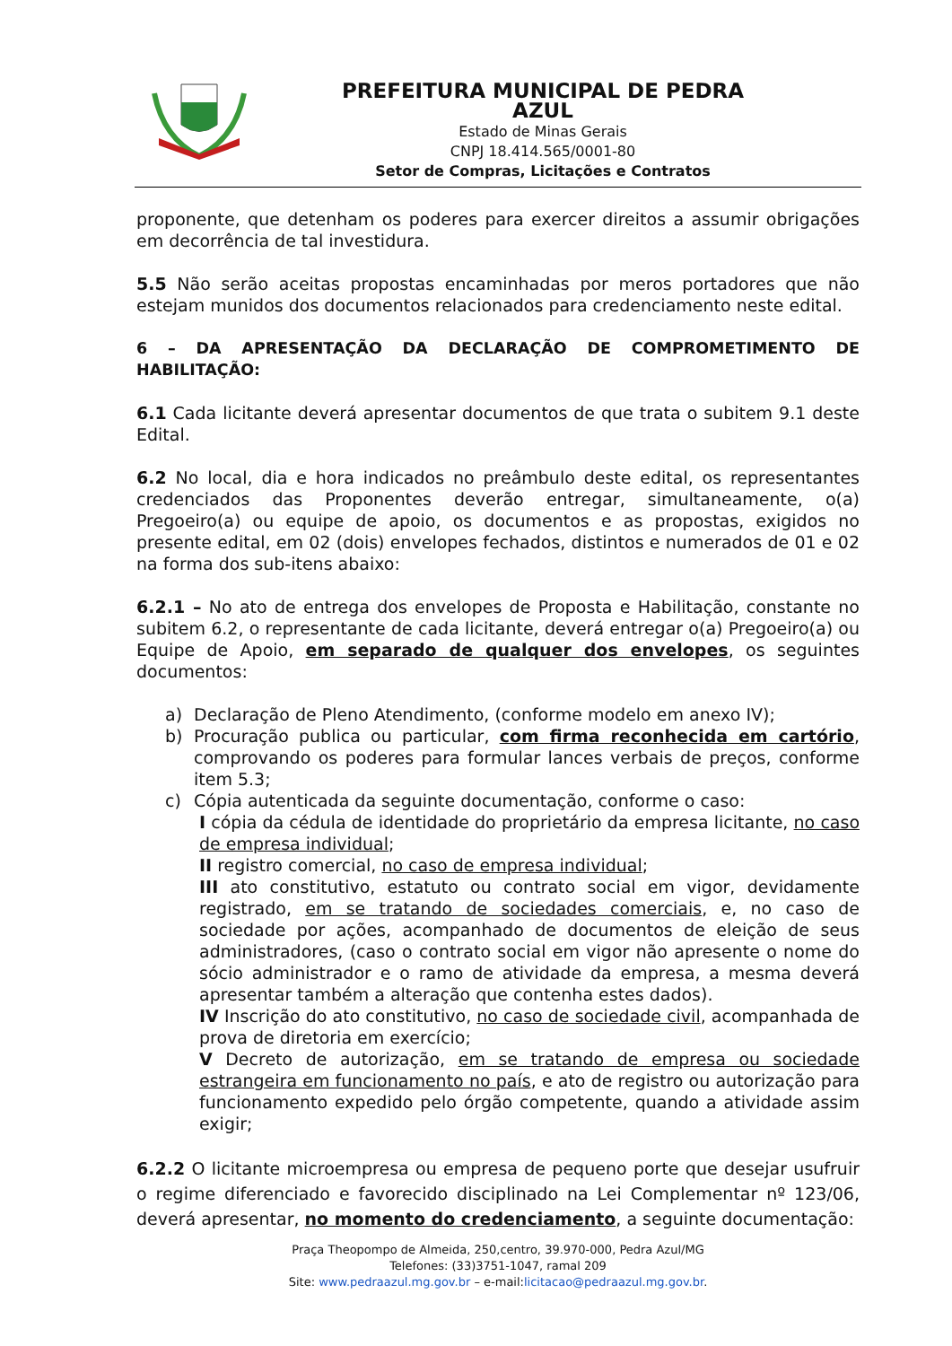PREFEITURA MUNICIPAL DE PEDRA AZUL
Estado de Minas Gerais
CNPJ 18.414.565/0001-80
Setor de Compras, Licitações e Contratos
proponente, que detenham os poderes para exercer direitos a assumir obrigações em decorrência de tal investidura.
5.5 Não serão aceitas propostas encaminhadas por meros portadores que não estejam munidos dos documentos relacionados para credenciamento neste edital.
6 – DA APRESENTAÇÃO DA DECLARAÇÃO DE COMPROMETIMENTO DE HABILITAÇÃO:
6.1 Cada licitante deverá apresentar documentos de que trata o subitem 9.1 deste Edital.
6.2 No local, dia e hora indicados no preâmbulo deste edital, os representantes credenciados das Proponentes deverão entregar, simultaneamente, o(a) Pregoeiro(a) ou equipe de apoio, os documentos e as propostas, exigidos no presente edital, em 02 (dois) envelopes fechados, distintos e numerados de 01 e 02 na forma dos sub-itens abaixo:
6.2.1 – No ato de entrega dos envelopes de Proposta e Habilitação, constante no subitem 6.2, o representante de cada licitante, deverá entregar o(a) Pregoeiro(a) ou Equipe de Apoio, em separado de qualquer dos envelopes, os seguintes documentos:
a) Declaração de Pleno Atendimento, (conforme modelo em anexo IV);
b) Procuração publica ou particular, com firma reconhecida em cartório, comprovando os poderes para formular lances verbais de preços, conforme item 5.3;
c) Cópia autenticada da seguinte documentação, conforme o caso:
I cópia da cédula de identidade do proprietário da empresa licitante, no caso de empresa individual;
II registro comercial, no caso de empresa individual;
III ato constitutivo, estatuto ou contrato social em vigor, devidamente registrado, em se tratando de sociedades comerciais, e, no caso de sociedade por ações, acompanhado de documentos de eleição de seus administradores, (caso o contrato social em vigor não apresente o nome do sócio administrador e o ramo de atividade da empresa, a mesma deverá apresentar também a alteração que contenha estes dados).
IV Inscrição do ato constitutivo, no caso de sociedade civil, acompanhada de prova de diretoria em exercício;
V Decreto de autorização, em se tratando de empresa ou sociedade estrangeira em funcionamento no país, e ato de registro ou autorização para funcionamento expedido pelo órgão competente, quando a atividade assim exigir;
6.2.2 O licitante microempresa ou empresa de pequeno porte que desejar usufruir o regime diferenciado e favorecido disciplinado na Lei Complementar nº 123/06, deverá apresentar, no momento do credenciamento, a seguinte documentação:
Praça Theopompo de Almeida, 250,centro, 39.970-000, Pedra Azul/MG
Telefones: (33)3751-1047, ramal 209
Site: www.pedraazul.mg.gov.br – e-mail:licitacao@pedraazul.mg.gov.br.